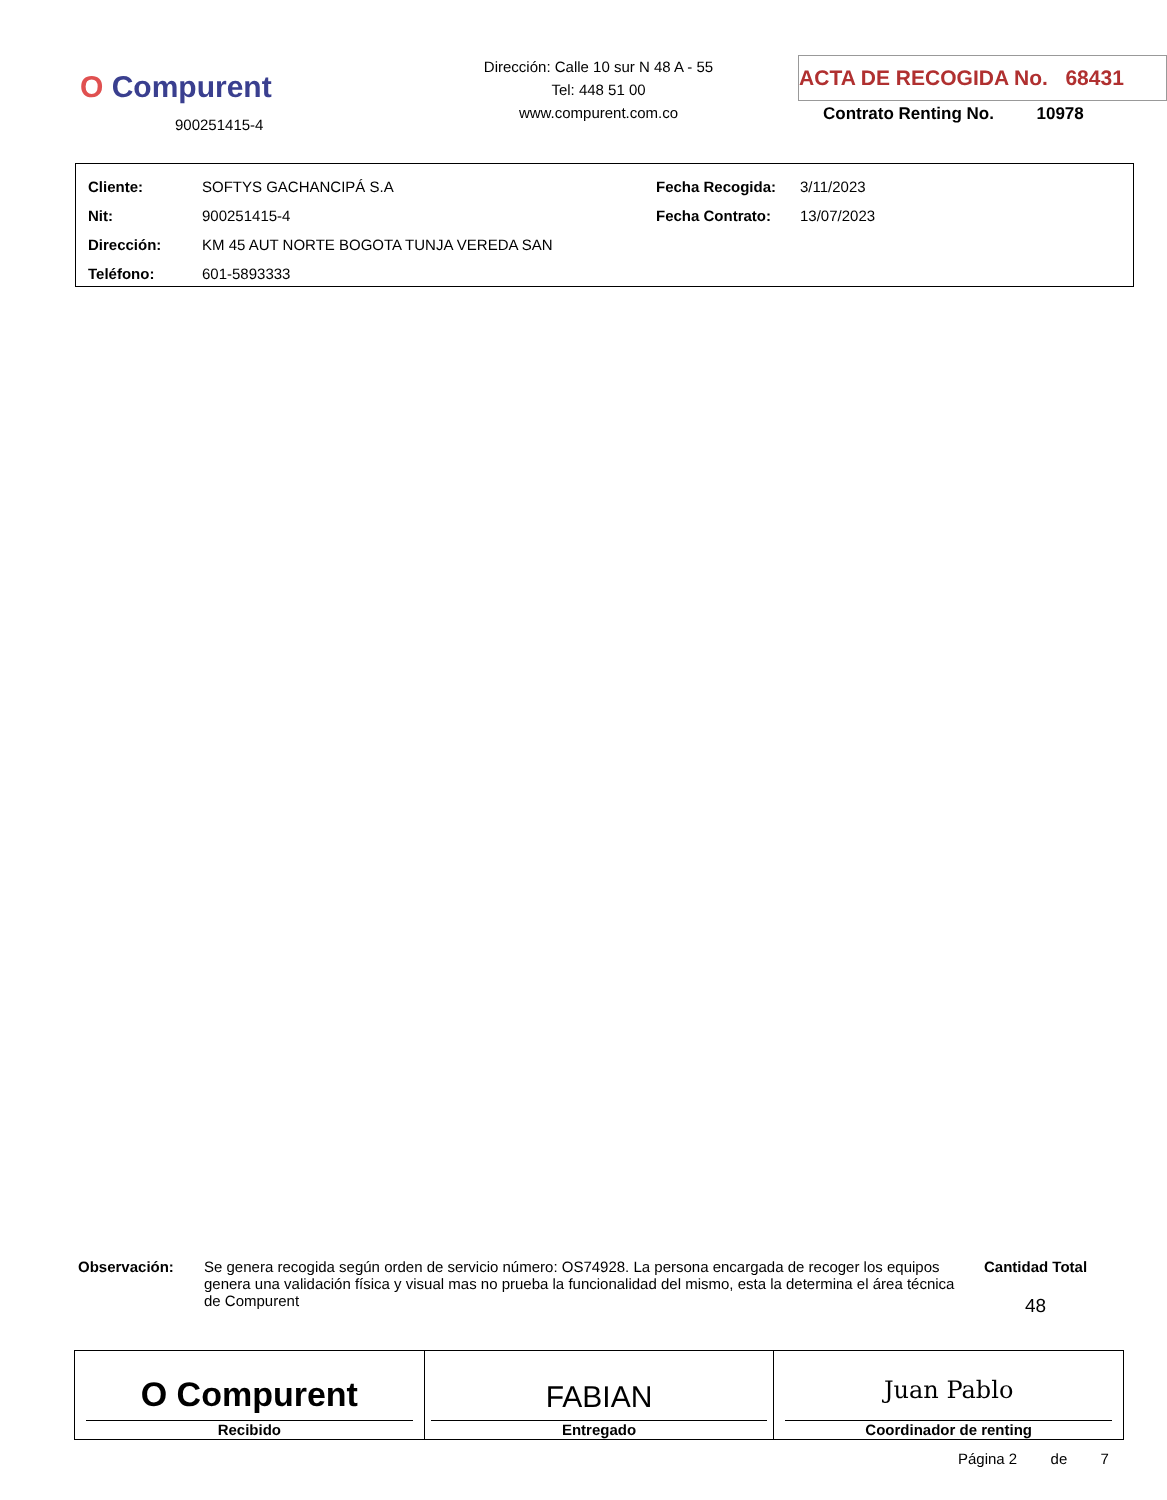O Compurent
900251415-4
Dirección: Calle 10 sur N 48 A - 55
Tel: 448 51 00
www.compurent.com.co
ACTA DE RECOGIDA No. 68431
Contrato Renting No. 10978
| Cliente: | SOFTYS GACHANCIPÁ S.A | Fecha Recogida: | 3/11/2023 |
| Nit: | 900251415-4 | Fecha Contrato: | 13/07/2023 |
| Dirección: | KM 45 AUT NORTE BOGOTA TUNJA VEREDA SAN | | |
| Teléfono: | 601-5893333 | | |
Observación: Se genera recogida según orden de servicio número: OS74928. La persona encargada de recoger los equipos genera una validación física y visual mas no prueba la funcionalidad del mismo, esta la determina el área técnica de Compurent
Cantidad Total
48
| O Compurent Recibido | FABIAN Entregado | Juan Pablo Coordinador de renting |
Página 2 de 7